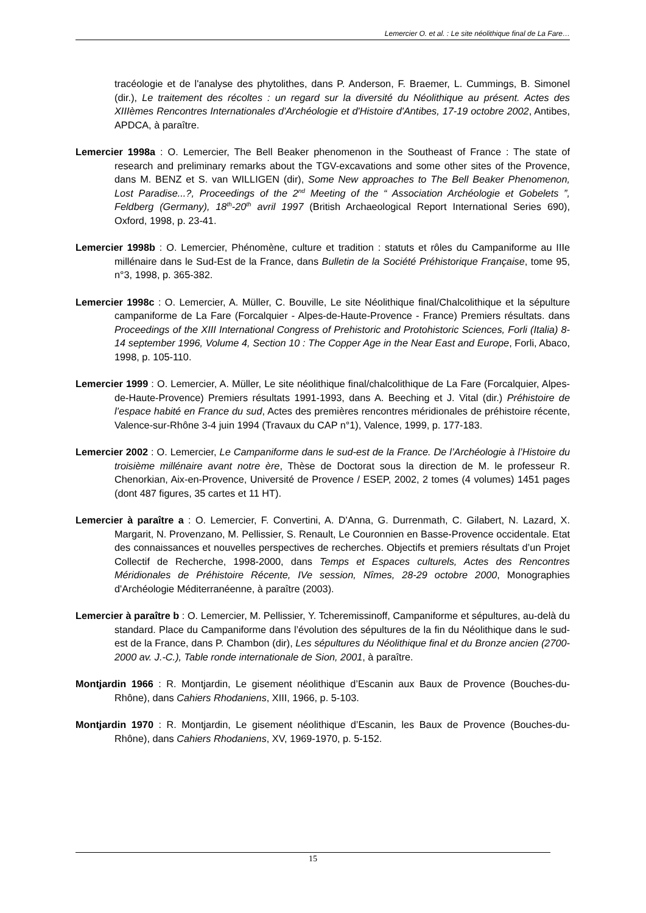Lemercier O. et al. : Le site néolithique final de La Fare…
tracéologie et de l'analyse des phytolithes, dans P. Anderson, F. Braemer, L. Cummings, B. Simonel (dir.), Le traitement des récoltes : un regard sur la diversité du Néolithique au présent. Actes des XIIIèmes Rencontres Internationales d'Archéologie et d'Histoire d'Antibes, 17-19 octobre 2002, Antibes, APDCA, à paraître.
Lemercier 1998a : O. Lemercier, The Bell Beaker phenomenon in the Southeast of France : The state of research and preliminary remarks about the TGV-excavations and some other sites of the Provence, dans M. BENZ et S. van WILLIGEN (dir), Some New approaches to The Bell Beaker Phenomenon, Lost Paradise...?, Proceedings of the 2<sup>nd</sup> Meeting of the “ Association Archéologie et Gobelets ”, Feldberg (Germany), 18<sup>th</sup>-20<sup>th</sup> avril 1997 (British Archaeological Report International Series 690), Oxford, 1998, p. 23-41.
Lemercier 1998b : O. Lemercier, Phénomène, culture et tradition : statuts et rôles du Campaniforme au IIIe millénaire dans le Sud-Est de la France, dans Bulletin de la Société Préhistorique Française, tome 95, n°3, 1998, p. 365-382.
Lemercier 1998c : O. Lemercier, A. Müller, C. Bouville, Le site Néolithique final/Chalcolithique et la sépulture campaniforme de La Fare (Forcalquier - Alpes-de-Haute-Provence - France) Premiers résultats. dans Proceedings of the XIII International Congress of Prehistoric and Protohistoric Sciences, Forli (Italia) 8-14 september 1996, Volume 4, Section 10 : The Copper Age in the Near East and Europe, Forli, Abaco, 1998, p. 105-110.
Lemercier 1999 : O. Lemercier, A. Müller, Le site néolithique final/chalcolithique de La Fare (Forcalquier, Alpes-de-Haute-Provence) Premiers résultats 1991-1993, dans A. Beeching et J. Vital (dir.) Préhistoire de l’espace habité en France du sud, Actes des premières rencontres méridionales de préhistoire récente, Valence-sur-Rhône 3-4 juin 1994 (Travaux du CAP n°1), Valence, 1999, p. 177-183.
Lemercier 2002 : O. Lemercier, Le Campaniforme dans le sud-est de la France. De l’Archéologie à l’Histoire du troisième millénaire avant notre ère, Thèse de Doctorat sous la direction de M. le professeur R. Chenorkian, Aix-en-Provence, Université de Provence / ESEP, 2002, 2 tomes (4 volumes) 1451 pages (dont 487 figures, 35 cartes et 11 HT).
Lemercier à paraître a : O. Lemercier, F. Convertini, A. D'Anna, G. Durrenmath, C. Gilabert, N. Lazard, X. Margarit, N. Provenzano, M. Pellissier, S. Renault, Le Couronnien en Basse-Provence occidentale. Etat des connaissances et nouvelles perspectives de recherches. Objectifs et premiers résultats d’un Projet Collectif de Recherche, 1998-2000, dans Temps et Espaces culturels, Actes des Rencontres Méridionales de Préhistoire Récente, IVe session, Nîmes, 28-29 octobre 2000, Monographies d'Archéologie Méditerranéenne, à paraître (2003).
Lemercier à paraître b : O. Lemercier, M. Pellissier, Y. Tcheremissinoff, Campaniforme et sépultures, au-delà du standard. Place du Campaniforme dans l’évolution des sépultures de la fin du Néolithique dans le sud-est de la France, dans P. Chambon (dir), Les sépultures du Néolithique final et du Bronze ancien (2700-2000 av. J.-C.), Table ronde internationale de Sion, 2001, à paraître.
Montjardin 1966 : R. Montjardin, Le gisement néolithique d’Escanin aux Baux de Provence (Bouches-du-Rhône), dans Cahiers Rhodaniens, XIII, 1966, p. 5-103.
Montjardin 1970 : R. Montjardin, Le gisement néolithique d’Escanin, les Baux de Provence (Bouches-du-Rhône), dans Cahiers Rhodaniens, XV, 1969-1970, p. 5-152.
15